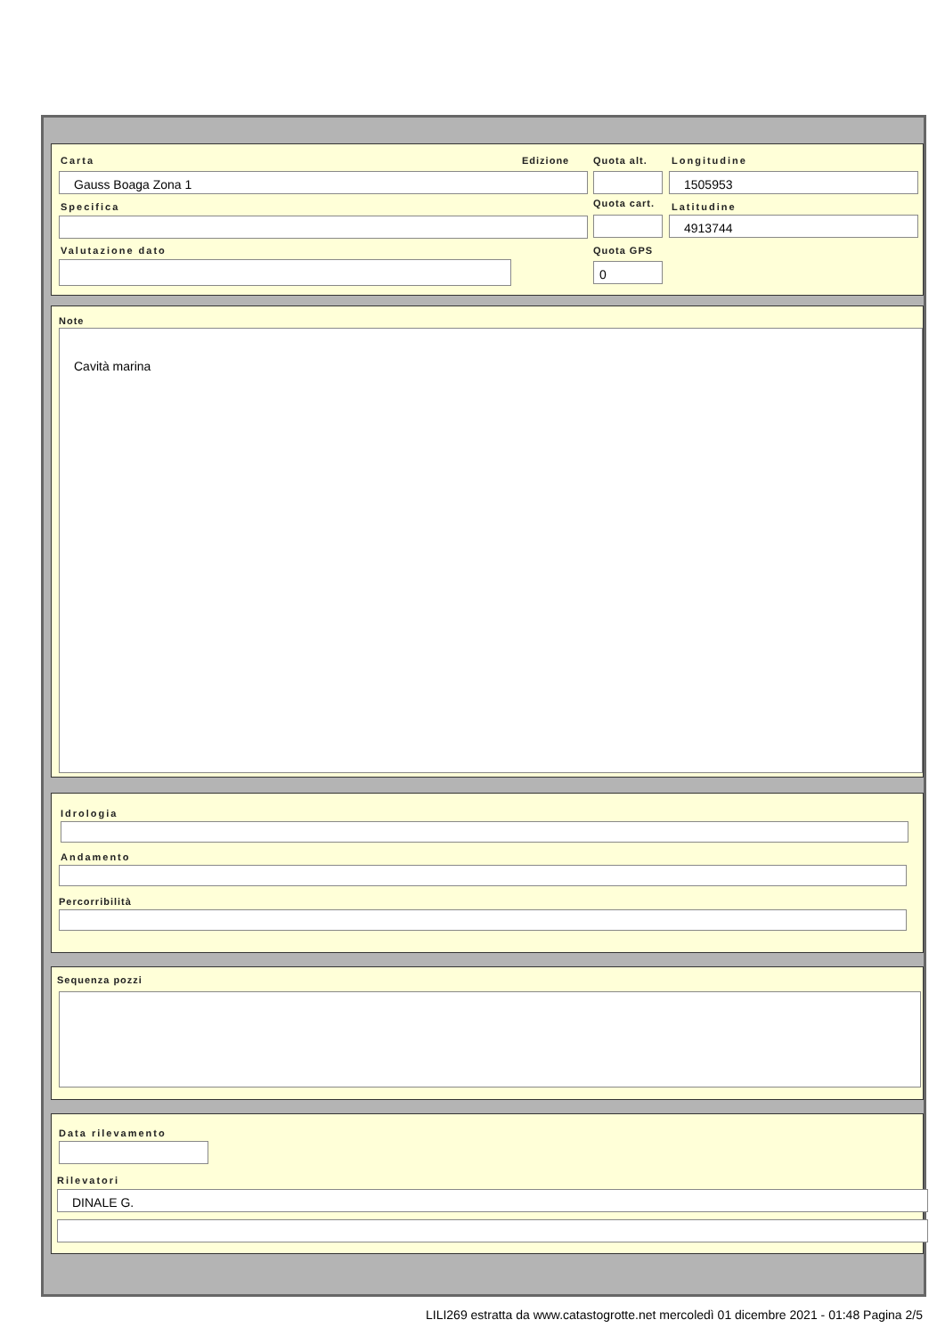Carta Edizione Quota alt. Longitudine
Gauss Boaga Zona 1 1505953
Specifica Quota cart. Latitudine
4913744
Valutazione dato Quota GPS
0
Note
Cavità marina
Idrologia
Andamento
Percorribilità
Sequenza pozzi
Data rilevamento
Rilevatori
DINALE G.
LILI269 estratta da www.catastogrotte.net mercoledì 01 dicembre 2021 - 01:48 Pagina 2/5